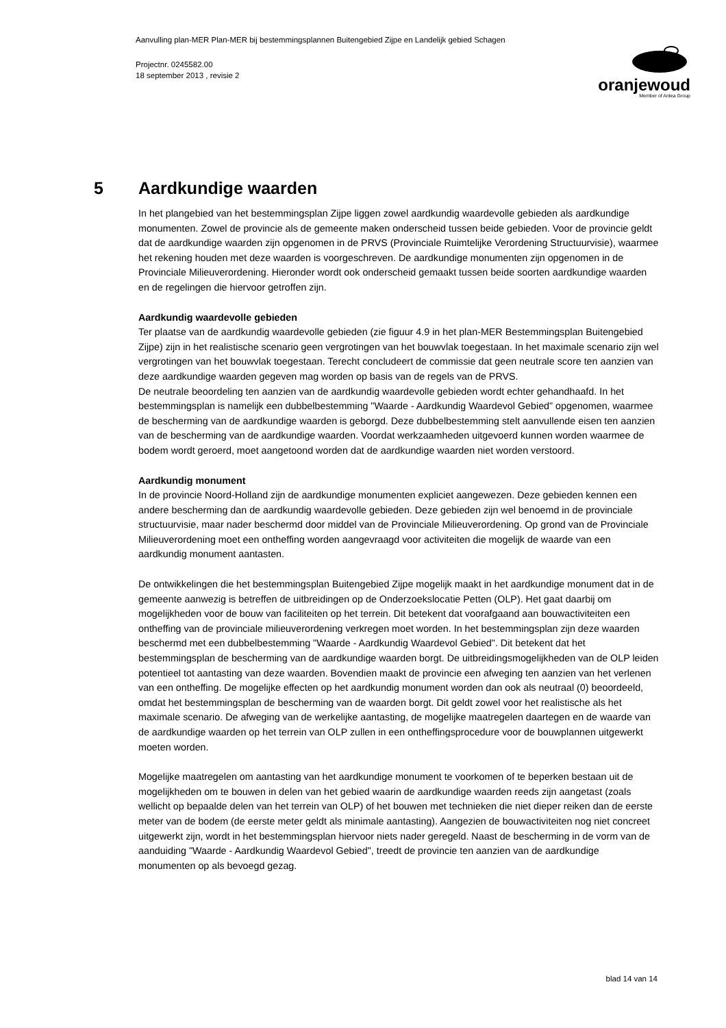Aanvulling plan-MER Plan-MER bij bestemmingsplannen Buitengebied Zijpe en Landelijk gebied Schagen
Projectnr. 0245582.00
18 september 2013 , revisie 2
oranjewoud
Member of Antea Group
5 Aardkundige waarden
In het plangebied van het bestemmingsplan Zijpe liggen zowel aardkundig waardevolle gebieden als aardkundige monumenten. Zowel de provincie als de gemeente maken onderscheid tussen beide gebieden. Voor de provincie geldt dat de aardkundige waarden zijn opgenomen in de PRVS (Provinciale Ruimtelijke Verordening Structuurvisie), waarmee het rekening houden met deze waarden is voorgeschreven. De aardkundige monumenten zijn opgenomen in de Provinciale Milieuverordening. Hieronder wordt ook onderscheid gemaakt tussen beide soorten aardkundige waarden en de regelingen die hiervoor getroffen zijn.
Aardkundig waardevolle gebieden
Ter plaatse van de aardkundig waardevolle gebieden (zie figuur 4.9 in het plan-MER Bestemmingsplan Buitengebied Zijpe) zijn in het realistische scenario geen vergrotingen van het bouwvlak toegestaan. In het maximale scenario zijn wel vergrotingen van het bouwvlak toegestaan. Terecht concludeert de commissie dat geen neutrale score ten aanzien van deze aardkundige waarden gegeven mag worden op basis van de regels van de PRVS.
De neutrale beoordeling ten aanzien van de aardkundig waardevolle gebieden wordt echter gehandhaafd. In het bestemmingsplan is namelijk een dubbelbestemming "Waarde - Aardkundig Waardevol Gebied" opgenomen, waarmee de bescherming van de aardkundige waarden is geborgd. Deze dubbelbestemming stelt aanvullende eisen ten aanzien van de bescherming van de aardkundige waarden. Voordat werkzaamheden uitgevoerd kunnen worden waarmee de bodem wordt geroerd, moet aangetoond worden dat de aardkundige waarden niet worden verstoord.
Aardkundig monument
In de provincie Noord-Holland zijn de aardkundige monumenten expliciet aangewezen. Deze gebieden kennen een andere bescherming dan de aardkundig waardevolle gebieden. Deze gebieden zijn wel benoemd in de provinciale structuurvisie, maar nader beschermd door middel van de Provinciale Milieuverordening. Op grond van de Provinciale Milieuverordening moet een ontheffing worden aangevraagd voor activiteiten die mogelijk de waarde van een aardkundig monument aantasten.
De ontwikkelingen die het bestemmingsplan Buitengebied Zijpe mogelijk maakt in het aardkundige monument dat in de gemeente aanwezig is betreffen de uitbreidingen op de Onderzoekslocatie Petten (OLP). Het gaat daarbij om mogelijkheden voor de bouw van faciliteiten op het terrein. Dit betekent dat voorafgaand aan bouwactiviteiten een ontheffing van de provinciale milieuverordening verkregen moet worden. In het bestemmingsplan zijn deze waarden beschermd met een dubbelbestemming "Waarde - Aardkundig Waardevol Gebied". Dit betekent dat het bestemmingsplan de bescherming van de aardkundige waarden borgt. De uitbreidingsmogelijkheden van de OLP leiden potentieel tot aantasting van deze waarden. Bovendien maakt de provincie een afweging ten aanzien van het verlenen van een ontheffing. De mogelijke effecten op het aardkundig monument worden dan ook als neutraal (0) beoordeeld, omdat het bestemmingsplan de bescherming van de waarden borgt. Dit geldt zowel voor het realistische als het maximale scenario. De afweging van de werkelijke aantasting, de mogelijke maatregelen daartegen en de waarde van de aardkundige waarden op het terrein van OLP zullen in een ontheffingsprocedure voor de bouwplannen uitgewerkt moeten worden.
Mogelijke maatregelen om aantasting van het aardkundige monument te voorkomen of te beperken bestaan uit de mogelijkheden om te bouwen in delen van het gebied waarin de aardkundige waarden reeds zijn aangetast (zoals wellicht op bepaalde delen van het terrein van OLP) of het bouwen met technieken die niet dieper reiken dan de eerste meter van de bodem (de eerste meter geldt als minimale aantasting). Aangezien de bouwactiviteiten nog niet concreet uitgewerkt zijn, wordt in het bestemmingsplan hiervoor niets nader geregeld. Naast de bescherming in de vorm van de aanduiding "Waarde - Aardkundig Waardevol Gebied", treedt de provincie ten aanzien van de aardkundige monumenten op als bevoegd gezag.
blad 14 van 14